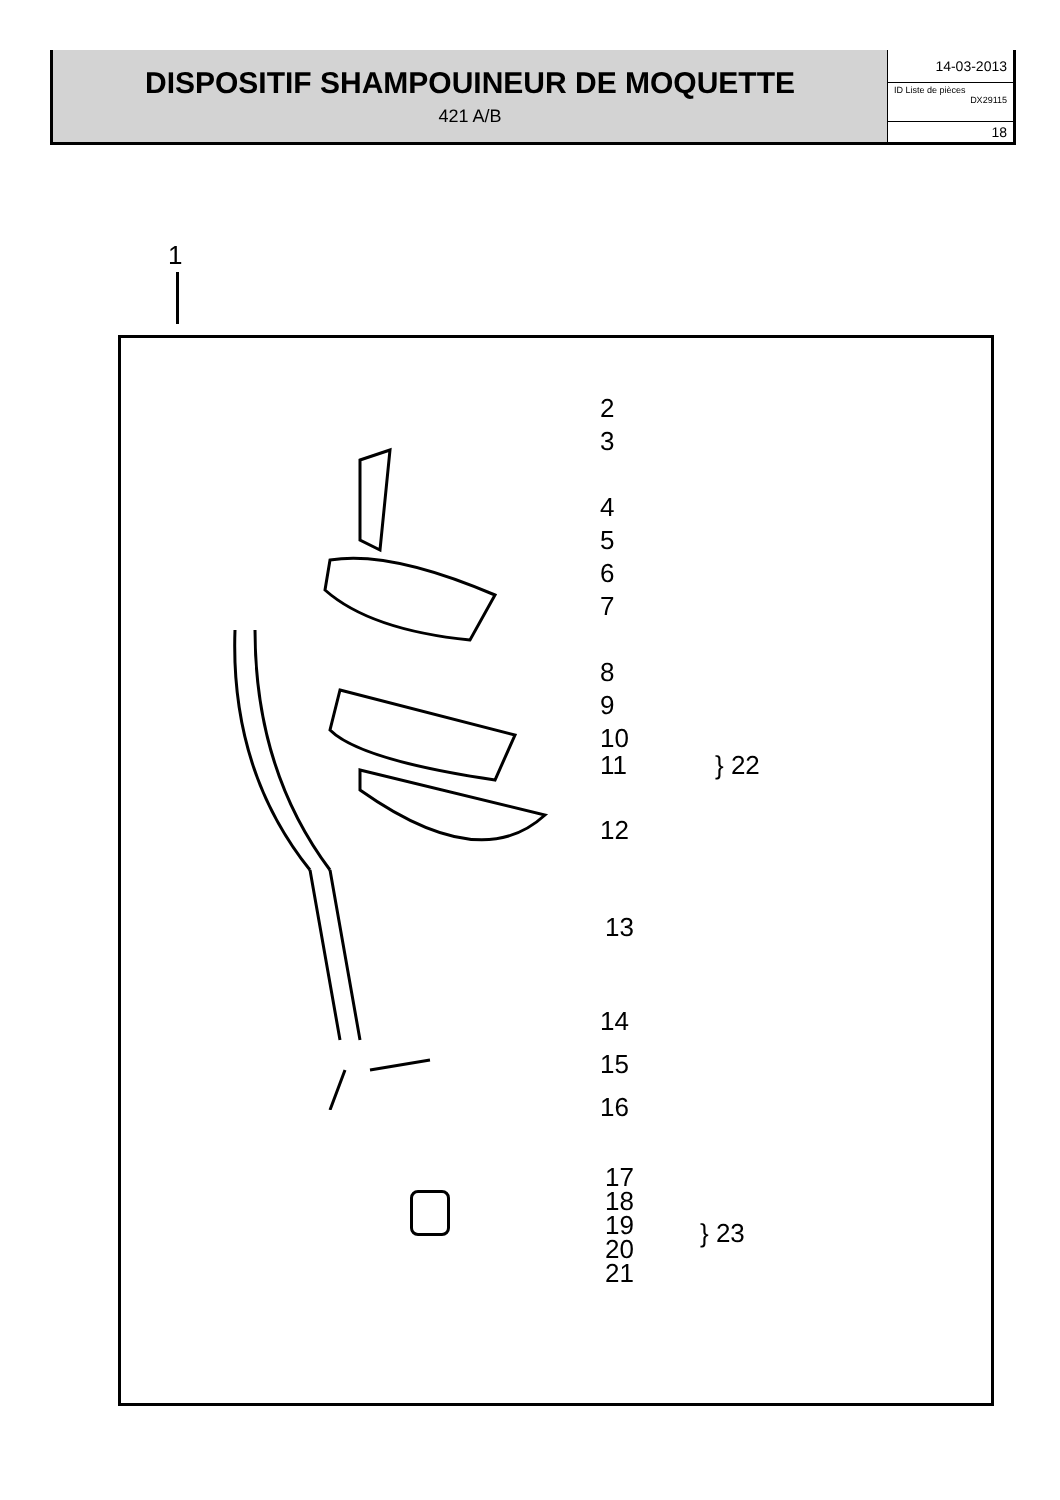DISPOSITIF SHAMPOUINEUR DE MOQUETTE
421 A/B
14-03-2013
ID Liste de pièces
DX29115
18
1
2
3
4
5
6
7
8
9
10
11
12
13
14
15
16
17
18
19
20
21
} 22
} 23